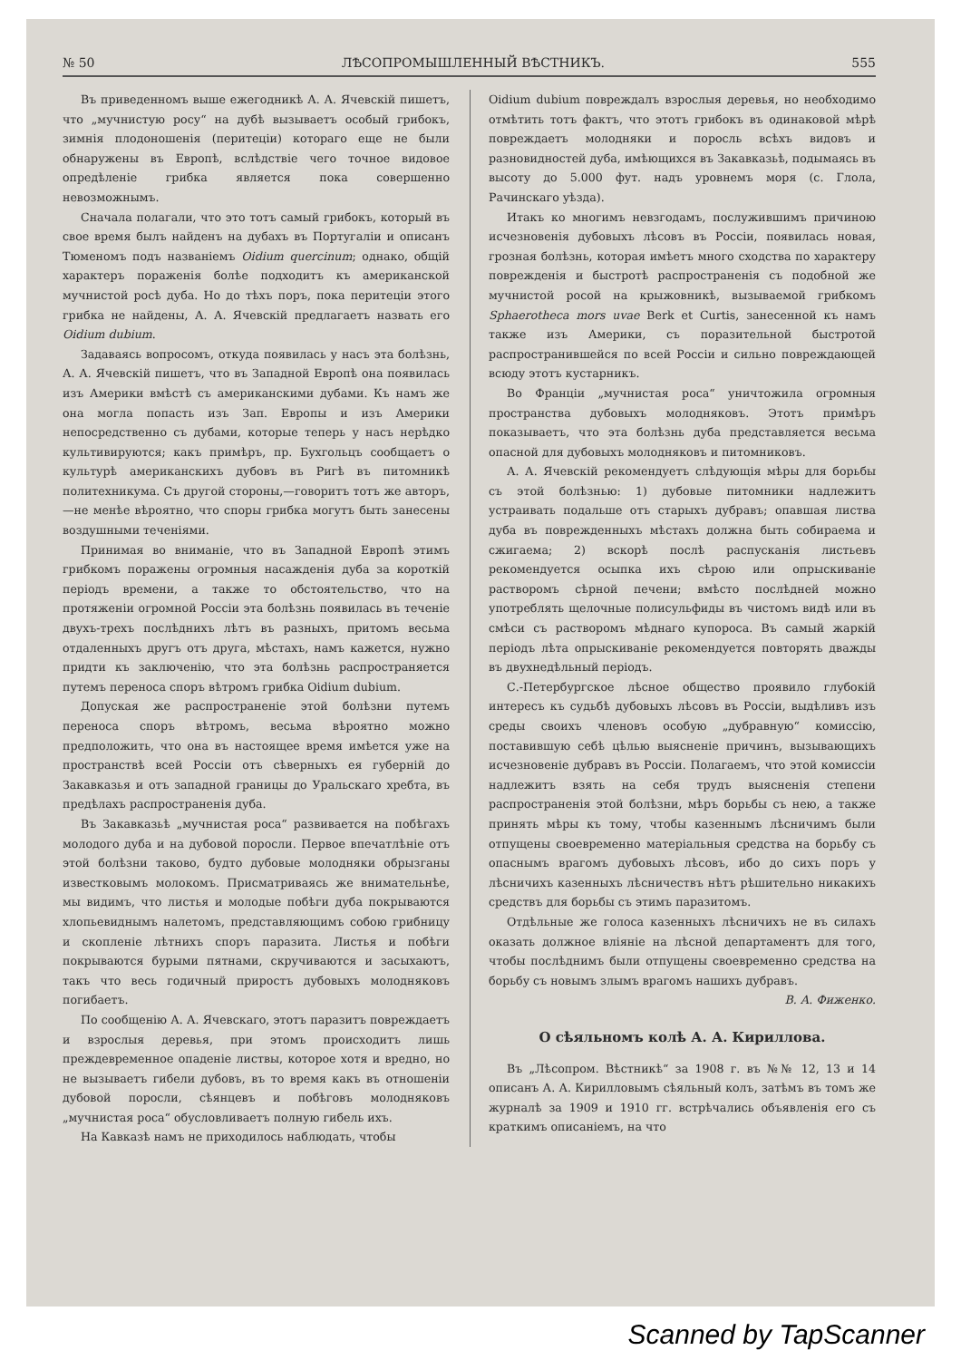№ 50 ЛѢСОПРОМЫШЛЕННЫЙ ВѢСТНИКЪ. 555
Въ приведенномъ выше ежегодникѣ А. А. Ячевскій пишетъ, что „мучнистую росу“ на дубѣ вызываетъ особый грибокъ, зимнія плодоношенія (перитеціи) котораго еще не были обнаружены въ Европѣ, вслѣдствіе чего точное видовое опредѣленіе грибка является пока совершенно невозможнымъ.
Сначала полагали, что это тотъ самый грибокъ, который въ свое время былъ найденъ на дубахъ въ Португаліи и описанъ Тюменомъ подъ названіемъ Oidium quercinum; однако, общій характеръ пораженія болѣе подходитъ къ американской мучнистой росѣ дуба. Но до тѣхъ поръ, пока перитеціи этого грибка не найдены, А. А. Ячевскій предлагаетъ назвать его Oidium dubium.
Задаваясь вопросомъ, откуда появилась у насъ эта болѣзнь, А. А. Ячевскій пишетъ, что въ Западной Европѣ она появилась изъ Америки вмѣстѣ съ американскими дубами. Къ намъ же она могла попасть изъ Зап. Европы и изъ Америки непосредственно съ дубами, которые теперь у насъ нерѣдко культивируются; какъ примѣръ, пр. Бухгольцъ сообщаетъ о культурѣ американскихъ дубовъ въ Ригѣ въ питомникѣ политехникума. Съ другой стороны,—говоритъ тотъ же авторъ,—не менѣе вѣроятно, что споры грибка могутъ быть занесены воздушными теченіями.
Принимая во вниманіе, что въ Западной Европѣ этимъ грибкомъ поражены огромныя насажденія дуба за короткій періодъ времени, а также то обстоятельство, что на протяженіи огромной Россіи эта болѣзнь появилась въ теченіе двухъ-трехъ послѣднихъ лѣтъ въ разныхъ, притомъ весьма отдаленныхъ другъ отъ друга, мѣстахъ, намъ кажется, нужно придти къ заключенію, что эта болѣзнь распространяется путемъ переноса споръ вѣтромъ грибка Oidium dubium.
Допуская же распространеніе этой болѣзни путемъ переноса споръ вѣтромъ, весьма вѣроятно можно предположить, что она въ настоящее время имѣется уже на пространствѣ всей Россіи отъ сѣверныхъ ея губерній до Закавказья и отъ западной границы до Уральскаго хребта, въ предѣлахъ распространенія дуба.
Въ Закавказьѣ „мучнистая роса“ развивается на побѣгахъ молодого дуба и на дубовой поросли. Первое впечатлѣніе отъ этой болѣзни таково, будто дубовые молодняки обрызганы известковымъ молокомъ. Присматриваясь же внимательнѣе, мы видимъ, что листья и молодые побѣги дуба покрываются хлопьевиднымъ налетомъ, представляющимъ собою грибницу и скопленіе лѣтнихъ споръ паразита. Листья и побѣги покрываются бурыми пятнами, скручиваются и засыхаютъ, такъ что весь годичный приростъ дубовыхъ молодняковъ погибаетъ.
По сообщенію А. А. Ячевскаго, этотъ паразитъ повреждаетъ и взрослыя деревья, при этомъ происходитъ лишь преждевременное опаденіе листвы, которое хотя и вредно, но не вызываетъ гибели дубовъ, въ то время какъ въ отношеніи дубовой поросли, сѣянцевъ и побѣговъ молодняковъ „мучнистая роса“ обусловливаетъ полную гибель ихъ.
На Кавказѣ намъ не приходилось наблюдать, чтобы
Oidium dubium повреждалъ взрослыя деревья, но необходимо отмѣтить тотъ фактъ, что этотъ грибокъ въ одинаковой мѣрѣ повреждаетъ молодняки и поросль всѣхъ видовъ и разновидностей дуба, имѣющихся въ Закавказьѣ, подымаясь въ высоту до 5.000 фут. надъ уровнемъ моря (с. Глола, Рачинскаго уѣзда).
Итакъ ко многимъ невзгодамъ, послужившимъ причиною исчезновенія дубовыхъ лѣсовъ въ Россіи, появилась новая, грозная болѣзнь, которая имѣетъ много сходства по характеру поврежденія и быстротѣ распространенія съ подобной же мучнистой росой на крыжовникѣ, вызываемой грибкомъ Sphaerotheca mors uvae Berk et Curtis, занесенной къ намъ также изъ Америки, съ поразительной быстротой распространившейся по всей Россіи и сильно повреждающей всюду этотъ кустарникъ.
Во Франціи „мучнистая роса“ уничтожила огромныя пространства дубовыхъ молодняковъ. Этотъ примѣръ показываетъ, что эта болѣзнь дуба представляется весьма опасной для дубовыхъ молодняковъ и питомниковъ.
А. А. Ячевскій рекомендуетъ слѣдующія мѣры для борьбы съ этой болѣзнью: 1) дубовые питомники надлежитъ устраивать подальше отъ старыхъ дубравъ; опавшая листва дуба въ поврежденныхъ мѣстахъ должна быть собираема и сжигаема; 2) вскорѣ послѣ распусканія листьевъ рекомендуется осыпка ихъ сѣрою или опрыскиваніе растворомъ сѣрной печени; вмѣсто послѣдней можно употреблять щелочные полисульфиды въ чистомъ видѣ или въ смѣси съ растворомъ мѣднаго купороса. Въ самый жаркій періодъ лѣта опрыскиваніе рекомендуется повторять дважды въ двухнедѣльный періодъ.
С.-Петербургское лѣсное общество проявило глубокій интересъ къ судьбѣ дубовыхъ лѣсовъ въ Россіи, выдѣливъ изъ среды своихъ членовъ особую „дубравную“ комиссію, поставившую себѣ цѣлью выясненіе причинъ, вызывающихъ исчезновеніе дубравъ въ Россіи. Полагаемъ, что этой комиссіи надлежитъ взять на себя трудъ выясненія степени распространенія этой болѣзни, мѣръ борьбы съ нею, а также принять мѣры къ тому, чтобы казеннымъ лѣсничимъ были отпущены своевременно матеріальныя средства на борьбу съ опаснымъ врагомъ дубовыхъ лѣсовъ, ибо до сихъ поръ у лѣсничихъ казенныхъ лѣсничествъ нѣтъ рѣшительно никакихъ средствъ для борьбы съ этимъ паразитомъ.
Отдѣльные же голоса казенныхъ лѣсничихъ не въ силахъ оказать должное вліяніе на лѣсной департаментъ для того, чтобы послѣднимъ были отпущены своевременно средства на борьбу съ новымъ злымъ врагомъ нашихъ дубравъ.
В. А. Фиженко.
О сѣяльномъ колѣ А. А. Кириллова.
Въ „Лѣсопром. Вѣстникѣ“ за 1908 г. въ №№ 12, 13 и 14 описанъ А. А. Кирилловымъ сѣяльный колъ, затѣмъ въ томъ же журналѣ за 1909 и 1910 гг. встрѣчались объявленія его съ краткимъ описаніемъ, на что
Scanned by TapScanner